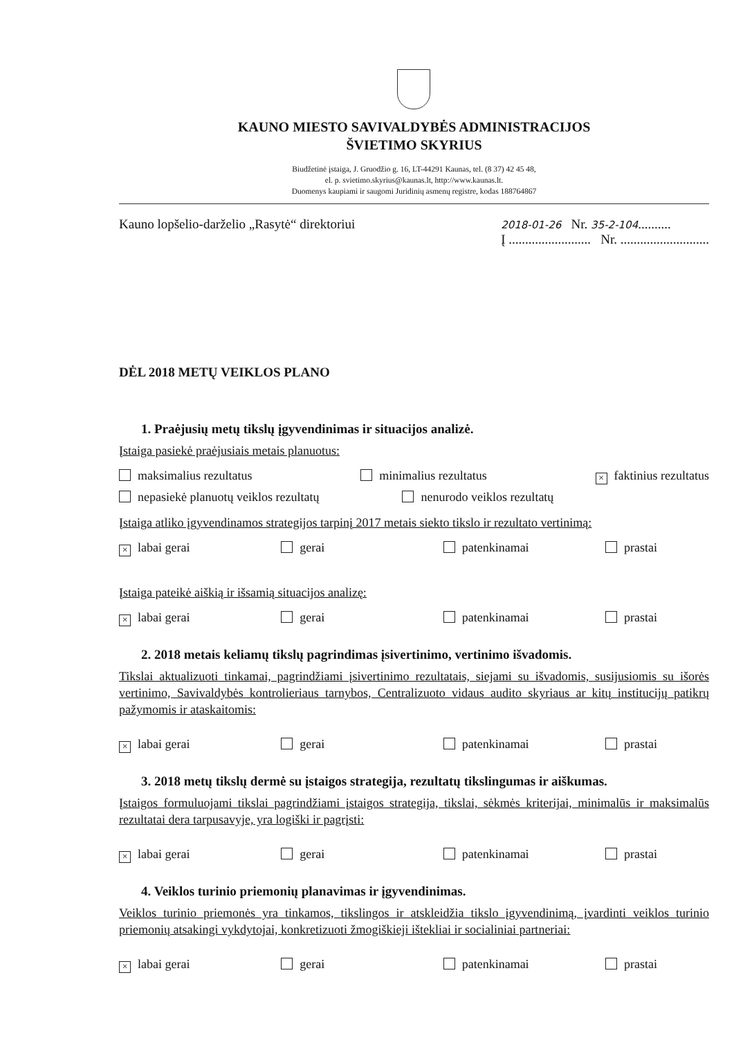KAUNO MIESTO SAVIVALDYBĖS ADMINISTRACIJOS
ŠVIETIMO SKYRIUS
Biudžetinė įstaiga, J. Gruodžio g. 16, LT-44291 Kaunas, tel. (8 37) 42 45 48,
el. p. svietimo.skyrius@kaunas.lt, http://www.kaunas.lt.
Duomenys kaupiami ir saugomi Juridinių asmenų registre, kodas 188764867
Kauno lopšelio-darželio „Rasytė“ direktoriui
2018-01-26 Nr. 35-2-104..........
Į ......................... Nr. ...........................
DĖL 2018 METŲ VEIKLOS PLANO
1. Praėjusių metų tikslų įgyvendinimas ir situacijos analizė.
Įstaiga pasiekė praėjusiais metais planuotus:
maksimalius rezultatus minimalius rezultatus × faktinius rezultatus
nepasiekė planuotų veiklos rezultatų nenurodo veiklos rezultatų
Įstaiga atliko įgyvendinamos strategijos tarpinį 2017 metais siekto tikslo ir rezultato vertinimą:
× labai gerai gerai patenkinamai prastai
Įstaiga pateikė aiškią ir išsamią situacijos analizę:
× labai gerai gerai patenkinamai prastai
2. 2018 metais keliamų tikslų pagrindimas įsivertinimo, vertinimo išvadomis.
Tikslai aktualizuoti tinkamai, pagrindžiami įsivertinimo rezultatais, siejami su išvadomis, susijusiomis su išorės vertinimo, Savivaldybės kontrolieriaus tarnybos, Centralizuoto vidaus audito skyriaus ar kitų institucijų patikrų pažymomis ir ataskaitomis:
× labai gerai gerai patenkinamai prastai
3. 2018 metų tikslų dermė su įstaigos strategija, rezultatų tikslingumas ir aiškumas.
Įstaigos formuluojami tikslai pagrindžiami įstaigos strategija, tikslai, sėkmės kriterijai, minimalūs ir maksimalūs rezultatai dera tarpusavyje, yra logiški ir pagrįsti:
× labai gerai gerai patenkinamai prastai
4. Veiklos turinio priemonių planavimas ir įgyvendinimas.
Veiklos turinio priemonės yra tinkamos, tikslingos ir atskleidžia tikslo įgyvendinimą, įvardinti veiklos turinio priemonių atsakingi vykdytojai, konkretizuoti žmogiškieji ištekliai ir socialiniai partneriai:
× labai gerai gerai patenkinamai prastai